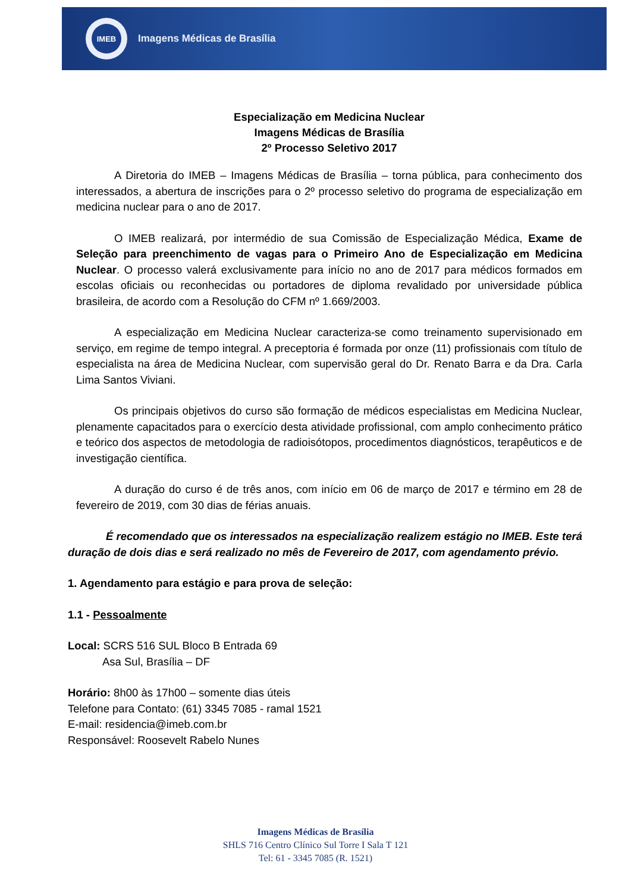IMEB
Imagens Médicas de Brasília
Especialização em Medicina Nuclear
Imagens Médicas de Brasília
2º Processo Seletivo 2017
A Diretoria do IMEB – Imagens Médicas de Brasília – torna pública, para conhecimento dos interessados, a abertura de inscrições para o 2º processo seletivo do programa de especialização em medicina nuclear para o ano de 2017.
O IMEB realizará, por intermédio de sua Comissão de Especialização Médica, Exame de Seleção para preenchimento de vagas para o Primeiro Ano de Especialização em Medicina Nuclear. O processo valerá exclusivamente para início no ano de 2017 para médicos formados em escolas oficiais ou reconhecidas ou portadores de diploma revalidado por universidade pública brasileira, de acordo com a Resolução do CFM nº 1.669/2003.
A especialização em Medicina Nuclear caracteriza-se como treinamento supervisionado em serviço, em regime de tempo integral. A preceptoria é formada por onze (11) profissionais com título de especialista na área de Medicina Nuclear, com supervisão geral do Dr. Renato Barra e da Dra. Carla Lima Santos Viviani.
Os principais objetivos do curso são formação de médicos especialistas em Medicina Nuclear, plenamente capacitados para o exercício desta atividade profissional, com amplo conhecimento prático e teórico dos aspectos de metodologia de radioisótopos, procedimentos diagnósticos, terapêuticos e de investigação científica.
A duração do curso é de três anos, com início em 06 de março de 2017 e término em 28 de fevereiro de 2019, com 30 dias de férias anuais.
É recomendado que os interessados na especialização realizem estágio no IMEB. Este terá duração de dois dias e será realizado no mês de Fevereiro de 2017, com agendamento prévio.
1. Agendamento para estágio e para prova de seleção:
1.1 - Pessoalmente
Local: SCRS 516 SUL Bloco B Entrada 69
Asa Sul, Brasília – DF
Horário: 8h00 às 17h00 – somente dias úteis
Telefone para Contato: (61) 3345 7085 - ramal 1521
E-mail: residencia@imeb.com.br
Responsável: Roosevelt Rabelo Nunes
Imagens Médicas de Brasília
SHLS 716 Centro Clínico Sul Torre I Sala T 121
Tel: 61 - 3345 7085 (R. 1521)